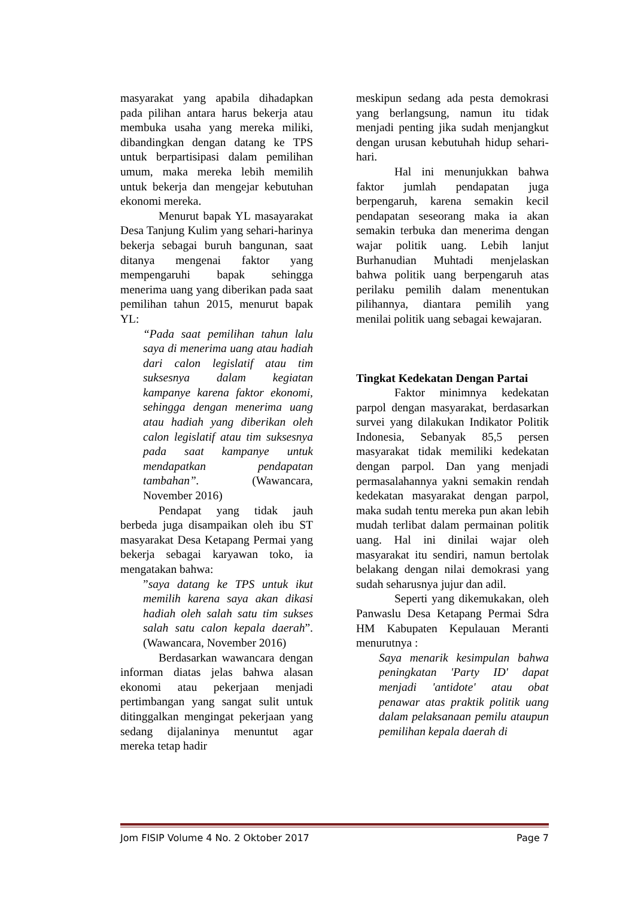masyarakat yang apabila dihadapkan pada pilihan antara harus bekerja atau membuka usaha yang mereka miliki, dibandingkan dengan datang ke TPS untuk berpartisipasi dalam pemilihan umum, maka mereka lebih memilih untuk bekerja dan mengejar kebutuhan ekonomi mereka.
Menurut bapak YL masayarakat Desa Tanjung Kulim yang sehari-harinya bekerja sebagai buruh bangunan, saat ditanya mengenai faktor yang mempengaruhi bapak sehingga menerima uang yang diberikan pada saat pemilihan tahun 2015, menurut bapak YL:
“Pada saat pemilihan tahun lalu saya di menerima uang atau hadiah dari calon legislatif atau tim suksesnya dalam kegiatan kampanye karena faktor ekonomi, sehingga dengan menerima uang atau hadiah yang diberikan oleh calon legislatif atau tim suksesnya pada saat kampanye untuk mendapatkan pendapatan tambahan”. (Wawancara, November 2016)
Pendapat yang tidak jauh berbeda juga disampaikan oleh ibu ST masyarakat Desa Ketapang Permai yang bekerja sebagai karyawan toko, ia mengatakan bahwa:
”saya datang ke TPS untuk ikut memilih karena saya akan dikasi hadiah oleh salah satu tim sukses salah satu calon kepala daerah”. (Wawancara, November 2016)
Berdasarkan wawancara dengan informan diatas jelas bahwa alasan ekonomi atau pekerjaan menjadi pertimbangan yang sangat sulit untuk ditinggalkan mengingat pekerjaan yang sedang dijalaninya menuntut agar mereka tetap hadir
meskipun sedang ada pesta demokrasi yang berlangsung, namun itu tidak menjadi penting jika sudah menjangkut dengan urusan kebutuhah hidup sehari-hari.
Hal ini menunjukkan bahwa faktor jumlah pendapatan juga berpengaruh, karena semakin kecil pendapatan seseorang maka ia akan semakin terbuka dan menerima dengan wajar politik uang. Lebih lanjut Burhanudian Muhtadi menjelaskan bahwa politik uang berpengaruh atas perilaku pemilih dalam menentukan pilihannya, diantara pemilih yang menilai politik uang sebagai kewajaran.
Tingkat Kedekatan Dengan Partai
Faktor minimnya kedekatan parpol dengan masyarakat, berdasarkan survei yang dilakukan Indikator Politik Indonesia, Sebanyak 85,5 persen masyarakat tidak memiliki kedekatan dengan parpol. Dan yang menjadi permasalahannya yakni semakin rendah kedekatan masyarakat dengan parpol, maka sudah tentu mereka pun akan lebih mudah terlibat dalam permainan politik uang. Hal ini dinilai wajar oleh masyarakat itu sendiri, namun bertolak belakang dengan nilai demokrasi yang sudah seharusnya jujur dan adil.
Seperti yang dikemukakan, oleh Panwaslu Desa Ketapang Permai Sdra HM Kabupaten Kepulauan Meranti menurutnya :
Saya menarik kesimpulan bahwa peningkatan 'Party ID' dapat menjadi 'antidote' atau obat penawar atas praktik politik uang dalam pelaksanaan pemilu ataupun pemilihan kepala daerah di
Jom FISIP Volume 4 No. 2 Oktober 2017 Page 7